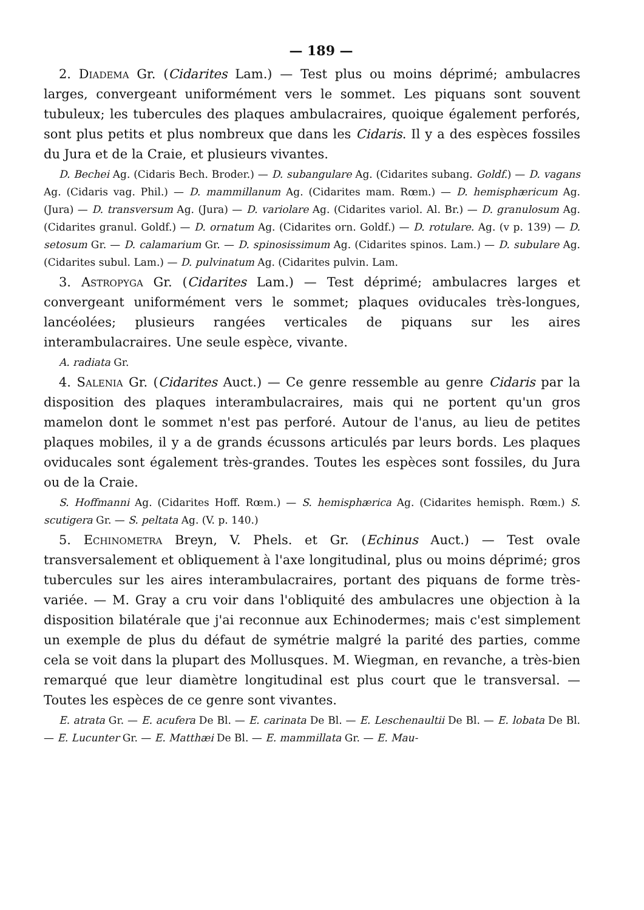— 189 —
2. Diadema Gr. (Cidarites Lam.) — Test plus ou moins déprimé; ambulacres larges, convergeant uniformément vers le sommet. Les piquans sont souvent tubuleux; les tubercules des plaques ambulacraires, quoique également perforés, sont plus petits et plus nombreux que dans les Cidaris. Il y a des espèces fossiles du Jura et de la Craie, et plusieurs vivantes.
D. Bechei Ag. (Cidaris Bech. Broder.) — D. subangulare Ag. (Cidarites subang. Goldf.) — D. vagans Ag. (Cidaris vag. Phil.) — D. mammillanum Ag. (Cidarites mam. Rœm.) — D. hemisphæricum Ag. (Jura) — D. transversum Ag. (Jura) — D. variolare Ag. (Cidarites variol. Al. Br.) — D. granulosum Ag. (Cidarites granul. Goldf.) — D. ornatum Ag. (Cidarites orn. Goldf.) — D. rotulare. Ag. (v p. 139) — D. setosum Gr. — D. calamarium Gr. — D. spinosissimum Ag. (Cidarites spinos. Lam.) — D. subulare Ag. (Cidarites subul. Lam.) — D. pulvinatum Ag. (Cidarites pulvin. Lam.
3. Astropyga Gr. (Cidarites Lam.) — Test déprimé; ambulacres larges et convergeant uniformément vers le sommet; plaques oviducales très-longues, lancéolées; plusieurs rangées verticales de piquans sur les aires interambulacraires. Une seule espèce, vivante.
A. radiata Gr.
4. Salenia Gr. (Cidarites Auct.) — Ce genre ressemble au genre Cidaris par la disposition des plaques interambulacraires, mais qui ne portent qu'un gros mamelon dont le sommet n'est pas perforé. Autour de l'anus, au lieu de petites plaques mobiles, il y a de grands écussons articulés par leurs bords. Les plaques oviducales sont également très-grandes. Toutes les espèces sont fossiles, du Jura ou de la Craie.
S. Hoffmanni Ag. (Cidarites Hoff. Rœm.) — S. hemisphærica Ag. (Cidarites hemisph. Rœm.) S. scutigera Gr. — S. peltata Ag. (V. p. 140.)
5. Echinometra Breyn, V. Phels. et Gr. (Echinus Auct.) — Test ovale transversalement et obliquement à l'axe longitudinal, plus ou moins déprimé; gros tubercules sur les aires interambulacraires, portant des piquans de forme très-variée. — M. Gray a cru voir dans l'obliquité des ambulacres une objection à la disposition bilatérale que j'ai reconnue aux Echinodermes; mais c'est simplement un exemple de plus du défaut de symétrie malgré la parité des parties, comme cela se voit dans la plupart des Mollusques. M. Wiegman, en revanche, a très-bien remarqué que leur diamètre longitudinal est plus court que le transversal. — Toutes les espèces de ce genre sont vivantes.
E. atrata Gr. — E. acufera De Bl. — E. carinata De Bl. — E. Leschenaultii De Bl. — E. lobata De Bl. — E. Lucunter Gr. — E. Matthæi De Bl. — E. mammillata Gr. — E. Mau-